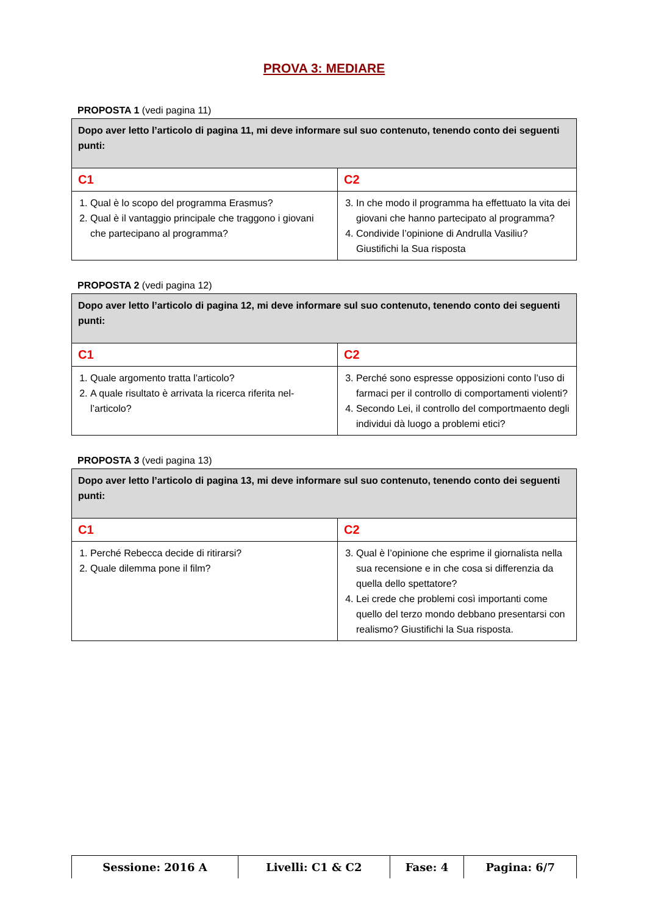PROVA 3: MEDIARE
PROPOSTA 1 (vedi pagina 11)
| Dopo aver letto l’articolo di pagina 11, mi deve informare sul suo contenuto, tenendo conto dei seguenti punti: | |
| C1 | C2 |
| 1. Qual è lo scopo del programma Erasmus? 2. Qual è il vantaggio principale che traggono i giovani che partecipano al programma? | 3. In che modo il programma ha effettuato la vita dei giovani che hanno partecipato al programma? 4. Condivide l’opinione di Andrulla Vasiliu? Giustifichi la Sua risposta |
PROPOSTA 2 (vedi pagina 12)
| Dopo aver letto l’articolo di pagina 12, mi deve informare sul suo contenuto, tenendo conto dei seguenti punti: | |
| C1 | C2 |
| 1. Quale argomento tratta l’articolo? 2. A quale risultato è arrivata la ricerca riferita nel-l’articolo? | 3. Perché sono espresse opposizioni conto l’uso di farmaci per il controllo di comportamenti violenti? 4. Secondo Lei, il controllo del comportmaento degli individui dà luogo a problemi etici? |
PROPOSTA 3 (vedi pagina 13)
| Dopo aver letto l’articolo di pagina 13, mi deve informare sul suo contenuto, tenendo conto dei seguenti punti: | |
| C1 | C2 |
| 1. Perché Rebecca decide di ritirarsi? 2. Quale dilemma pone il film? | 3. Qual è l’opinione che esprime il giornalista nella sua recensione e in che cosa si differenzia da quella dello spettatore? 4. Lei crede che problemi così importanti come quello del terzo mondo debbano presentarsi con realismo? Giustifichi la Sua risposta. |
| Sessione: 2016 A | Livelli: C1 & C2 | Fase: 4 | Pagina: 6/7 |